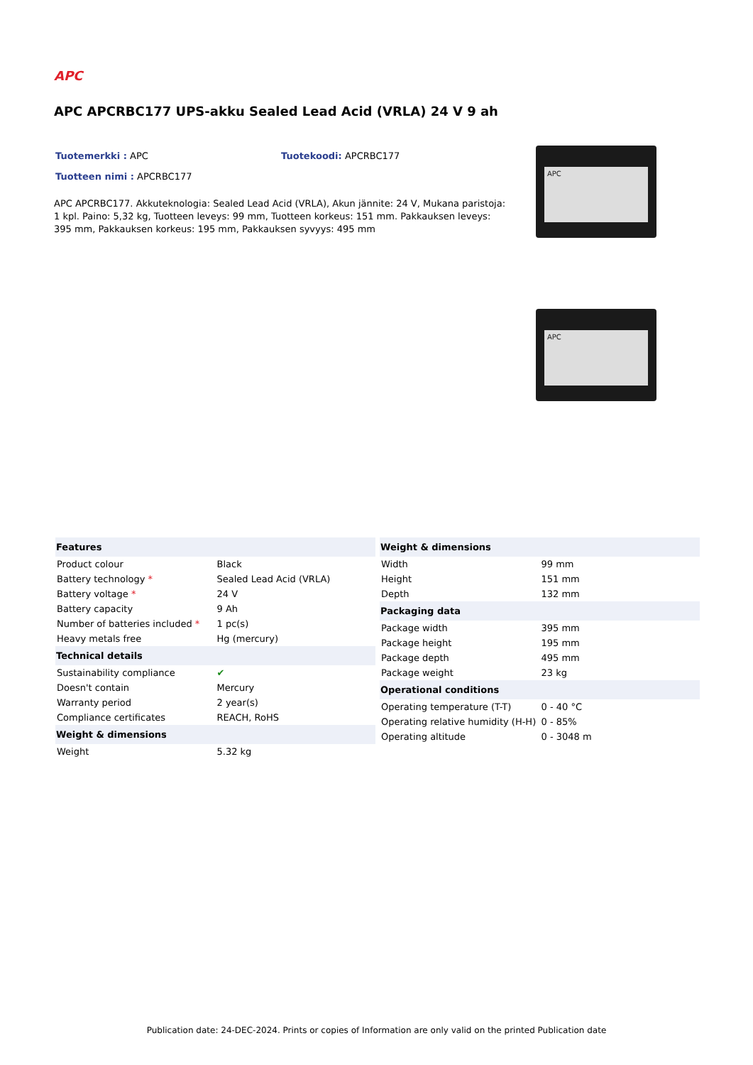APC
APC APCRBC177 UPS-akku Sealed Lead Acid (VRLA) 24 V 9 ah
Tuotemerkki : APC Tuotekoodi: APCRBC177
Tuotteen nimi : APCRBC177
APC APCRBC177. Akkuteknologia: Sealed Lead Acid (VRLA), Akun jännite: 24 V, Mukana paristoja: 1 kpl. Paino: 5,32 kg, Tuotteen leveys: 99 mm, Tuotteen korkeus: 151 mm. Pakkauksen leveys: 395 mm, Pakkauksen korkeus: 195 mm, Pakkauksen syvyys: 495 mm
APC
APC
| Features | |
| --- | --- |
| Product colour | Black |
| Battery technology * | Sealed Lead Acid (VRLA) |
| Battery voltage * | 24 V |
| Battery capacity | 9 Ah |
| Number of batteries included * | 1 pc(s) |
| Heavy metals free | Hg (mercury) |
| Technical details | |
| Sustainability compliance | ✔ |
| Doesn't contain | Mercury |
| Warranty period | 2 year(s) |
| Compliance certificates | REACH, RoHS |
| Weight & dimensions | |
| Weight | 5.32 kg |
| Weight & dimensions | |
| --- | --- |
| Width | 99 mm |
| Height | 151 mm |
| Depth | 132 mm |
| Packaging data | |
| Package width | 395 mm |
| Package height | 195 mm |
| Package depth | 495 mm |
| Package weight | 23 kg |
| Operational conditions | |
| Operating temperature (T-T) | 0 - 40 °C |
| Operating relative humidity (H-H) | 0 - 85% |
| Operating altitude | 0 - 3048 m |
Publication date: 24-DEC-2024. Prints or copies of Information are only valid on the printed Publication date